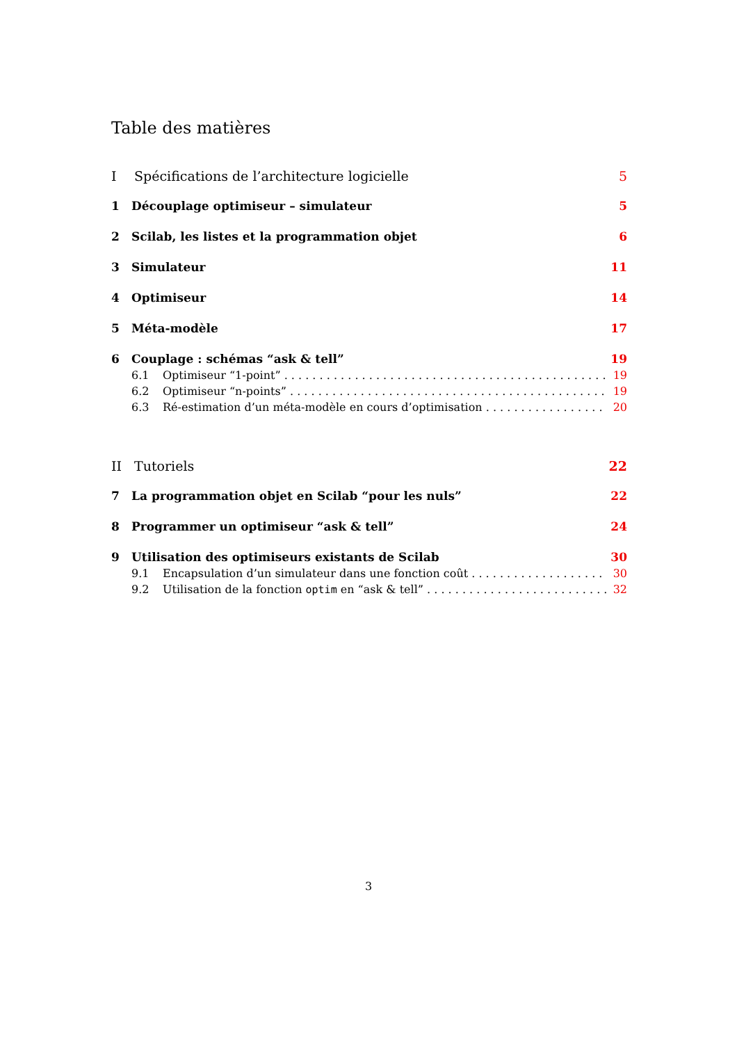Table des matières
I Spécifications de l’architecture logicielle 5
1 Découplage optimiseur – simulateur 5
2 Scilab, les listes et la programmation objet 6
3 Simulateur 11
4 Optimiseur 14
5 Méta-modèle 17
6 Couplage : schémas “ask & tell” 19
6.1 Optimiseur “1-point” 19
6.2 Optimiseur “n-points” 19
6.3 Ré-estimation d’un méta-modèle en cours d’optimisation 20
II Tutoriels 22
7 La programmation objet en Scilab “pour les nuls” 22
8 Programmer un optimiseur “ask & tell” 24
9 Utilisation des optimiseurs existants de Scilab 30
9.1 Encapsulation d’un simulateur dans une fonction coût 30
9.2 Utilisation de la fonction optim en “ask & tell” 32
3